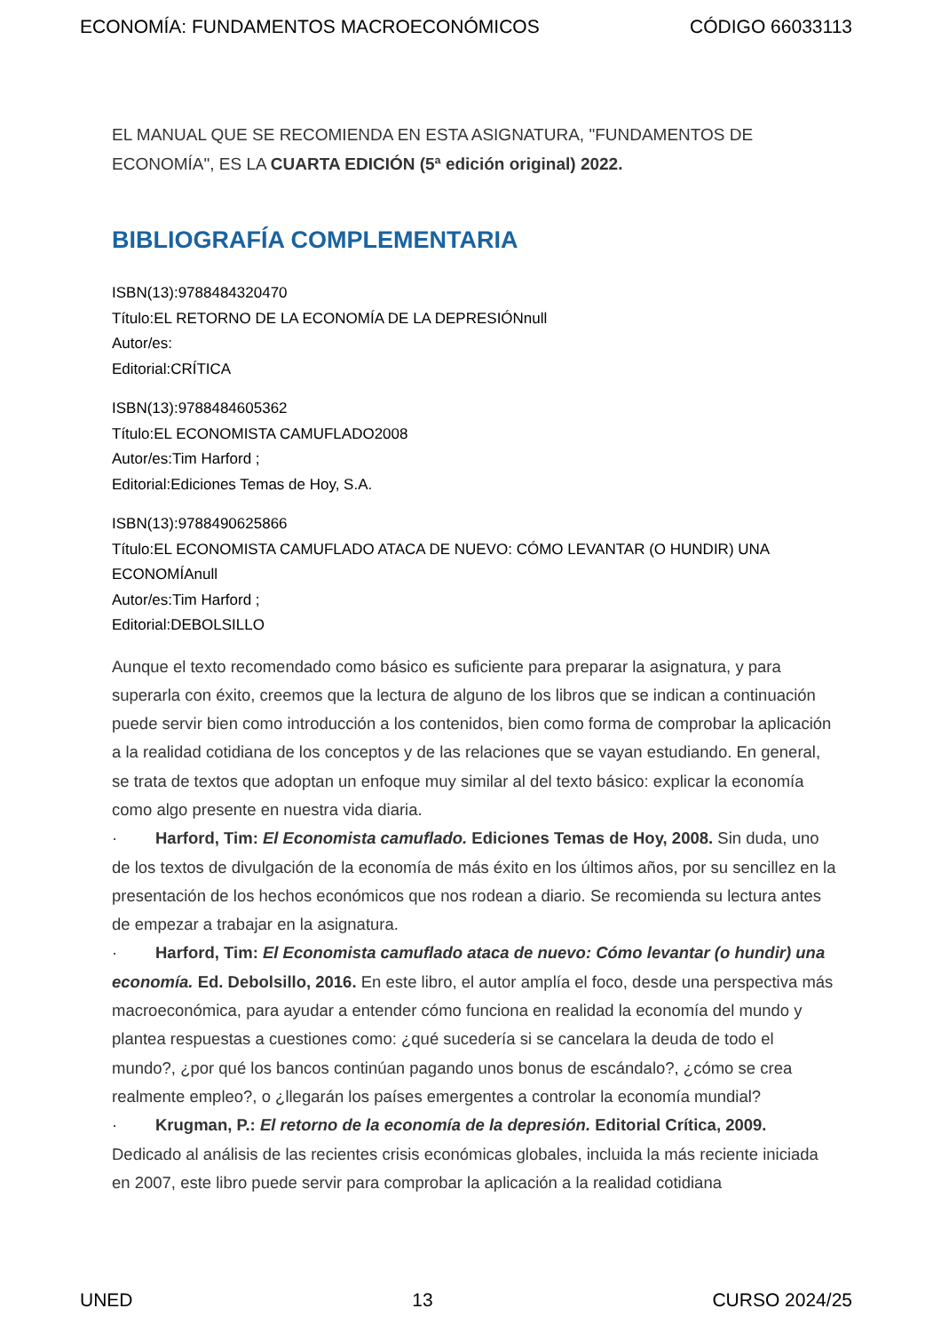ECONOMÍA: FUNDAMENTOS MACROECONÓMICOS CÓDIGO 66033113
EL MANUAL QUE SE RECOMIENDA EN ESTA ASIGNATURA, "FUNDAMENTOS DE ECONOMÍA", ES LA CUARTA EDICIÓN (5ª edición original) 2022.
BIBLIOGRAFÍA COMPLEMENTARIA
ISBN(13):9788484320470
Título:EL RETORNO DE LA ECONOMÍA DE LA DEPRESIÓNnull
Autor/es:
Editorial:CRÍTICA
ISBN(13):9788484605362
Título:EL ECONOMISTA CAMUFLADO2008
Autor/es:Tim Harford ;
Editorial:Ediciones Temas de Hoy, S.A.
ISBN(13):9788490625866
Título:EL ECONOMISTA CAMUFLADO ATACA DE NUEVO: CÓMO LEVANTAR (O HUNDIR) UNA ECONOMÍAnull
Autor/es:Tim Harford ;
Editorial:DEBOLSILLO
Aunque el texto recomendado como básico es suficiente para preparar la asignatura, y para superarla con éxito, creemos que la lectura de alguno de los libros que se indican a continuación puede servir bien como introducción a los contenidos, bien como forma de comprobar la aplicación a la realidad cotidiana de los conceptos y de las relaciones que se vayan estudiando. En general, se trata de textos que adoptan un enfoque muy similar al del texto básico: explicar la economía como algo presente en nuestra vida diaria.
· Harford, Tim: El Economista camuflado. Ediciones Temas de Hoy, 2008. Sin duda, uno de los textos de divulgación de la economía de más éxito en los últimos años, por su sencillez en la presentación de los hechos económicos que nos rodean a diario. Se recomienda su lectura antes de empezar a trabajar en la asignatura.
· Harford, Tim: El Economista camuflado ataca de nuevo: Cómo levantar (o hundir) una economía. Ed. Debolsillo, 2016. En este libro, el autor amplía el foco, desde una perspectiva más macroeconómica, para ayudar a entender cómo funciona en realidad la economía del mundo y plantea respuestas a cuestiones como: ¿qué sucedería si se cancelara la deuda de todo el mundo?, ¿por qué los bancos continúan pagando unos bonus de escándalo?, ¿cómo se crea realmente empleo?, o ¿llegarán los países emergentes a controlar la economía mundial?
· Krugman, P.: El retorno de la economía de la depresión. Editorial Crítica, 2009. Dedicado al análisis de las recientes crisis económicas globales, incluida la más reciente iniciada en 2007, este libro puede servir para comprobar la aplicación a la realidad cotidiana
UNED 13 CURSO 2024/25